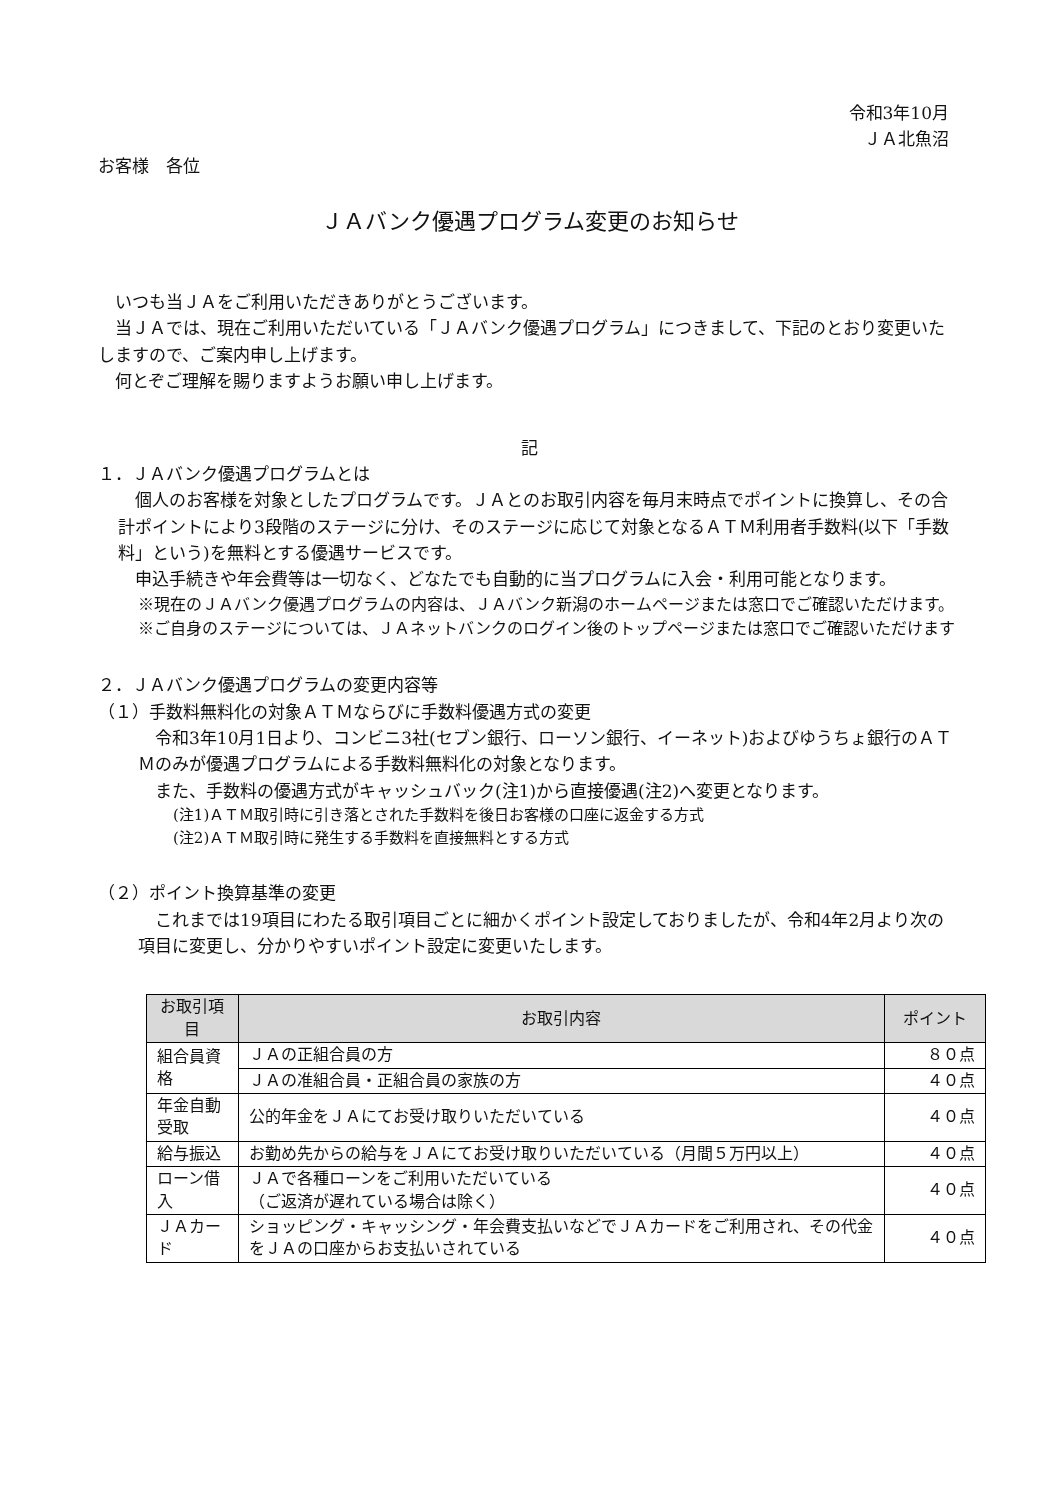令和3年10月
ＪＡ北魚沼
お客様　各位
ＪＡバンク優遇プログラム変更のお知らせ
　いつも当ＪＡをご利用いただきありがとうございます。
　当ＪＡでは、現在ご利用いただいている「ＪＡバンク優遇プログラム」につきまして、下記のとおり変更いたしますので、ご案内申し上げます。
　何とぞご理解を賜りますようお願い申し上げます。
記
１．ＪＡバンク優遇プログラムとは
　個人のお客様を対象としたプログラムです。ＪＡとのお取引内容を毎月末時点でポイントに換算し、その合計ポイントにより3段階のステージに分け、そのステージに応じて対象となるＡＴＭ利用者手数料(以下「手数料」という)を無料とする優遇サービスです。
　申込手続きや年会費等は一切なく、どなたでも自動的に当プログラムに入会・利用可能となります。
※現在のＪＡバンク優遇プログラムの内容は、ＪＡバンク新潟のホームページまたは窓口でご確認いただけます。
※ご自身のステージについては、ＪＡネットバンクのログイン後のトップページまたは窓口でご確認いただけます
２．ＪＡバンク優遇プログラムの変更内容等
（１）手数料無料化の対象ＡＴＭならびに手数料優遇方式の変更
　令和3年10月1日より、コンビニ3社(セブン銀行、ローソン銀行、イーネット)およびゆうちょ銀行のＡＴＭのみが優遇プログラムによる手数料無料化の対象となります。
　また、手数料の優遇方式がキャッシュバック(注1)から直接優遇(注2)へ変更となります。
(注1)ＡＴＭ取引時に引き落とされた手数料を後日お客様の口座に返金する方式
(注2)ＡＴＭ取引時に発生する手数料を直接無料とする方式
（２）ポイント換算基準の変更
　これまでは19項目にわたる取引項目ごとに細かくポイント設定しておりましたが、令和4年2月より次の項目に変更し、分かりやすいポイント設定に変更いたします。
| お取引項目 | お取引内容 | ポイント |
| --- | --- | --- |
| 組合員資格 | ＪＡの正組合員の方 | ８０点 |
| | ＪＡの准組合員・正組合員の家族の方 | ４０点 |
| 年金自動受取 | 公的年金をＪＡにてお受け取りいただいている | ４０点 |
| 給与振込 | お勤め先からの給与をＪＡにてお受け取りいただいている（月間５万円以上） | ４０点 |
| ローン借入 | ＪＡで各種ローンをご利用いただいている （ご返済が遅れている場合は除く） | ４０点 |
| ＪＡカード | ショッピング・キャッシング・年会費支払いなどでＪＡカードをご利用され、その代金をＪＡの口座からお支払いされている | ４０点 |